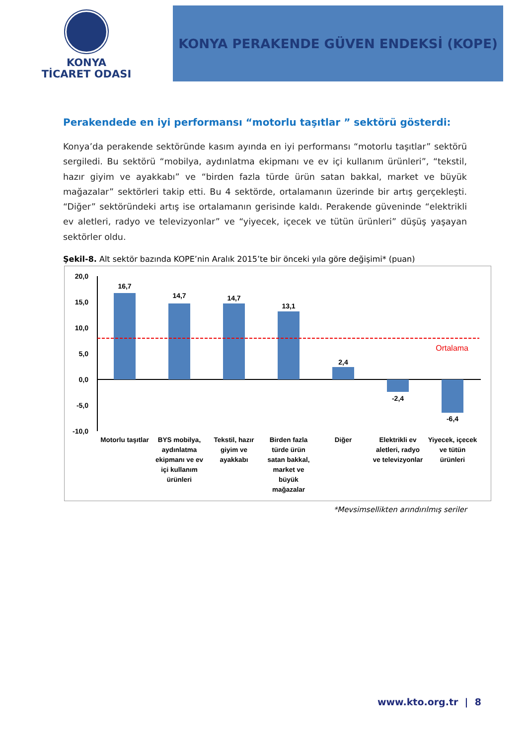KONYA
TİCARET ODASI
KONYA PERAKENDE GÜVEN ENDEKSİ (KOPE)
Perakendede en iyi performansı “motorlu taşıtlar ” sektörü gösterdi:
Konya’da perakende sektöründe kasım ayında en iyi performansı “motorlu taşıtlar” sektörü sergiledi. Bu sektörü “mobilya, aydınlatma ekipmanı ve ev içi kullanım ürünleri”, “tekstil, hazır giyim ve ayakkabı” ve “birden fazla türde ürün satan bakkal, market ve büyük mağazalar” sektörleri takip etti. Bu 4 sektörde, ortalamanın üzerinde bir artış gerçekleşti. “Diğer” sektöründeki artış ise ortalamanın gerisinde kaldı. Perakende güveninde “elektrikli ev aletleri, radyo ve televizyonlar” ve “yiyecek, içecek ve tütün ürünleri” düşüş yaşayan sektörler oldu.
Şekil-8. Alt sektör bazında KOPE’nin Aralık 2015’te bir önceki yıla göre değişimi* (puan)
20,0
15,0
10,0
5,0
0,0
-5,0
-10,0
16,7
14,7
14,7
13,1
2,4
-2,4
-6,4
Ortalama
Motorlu taşıtlar
BYS mobilya,
aydınlatma
ekipmanı ve ev
içi kullanım
ürünleri
Tekstil, hazır
giyim ve
ayakkabı
Birden fazla
türde ürün
satan bakkal,
market ve
büyük
mağazalar
Diğer
Elektrikli ev
aletleri, radyo
ve televizyonlar
Yiyecek, içecek
ve tütün
ürünleri
*Mevsimsellikten arındırılmış seriler
www.kto.org.tr | 8